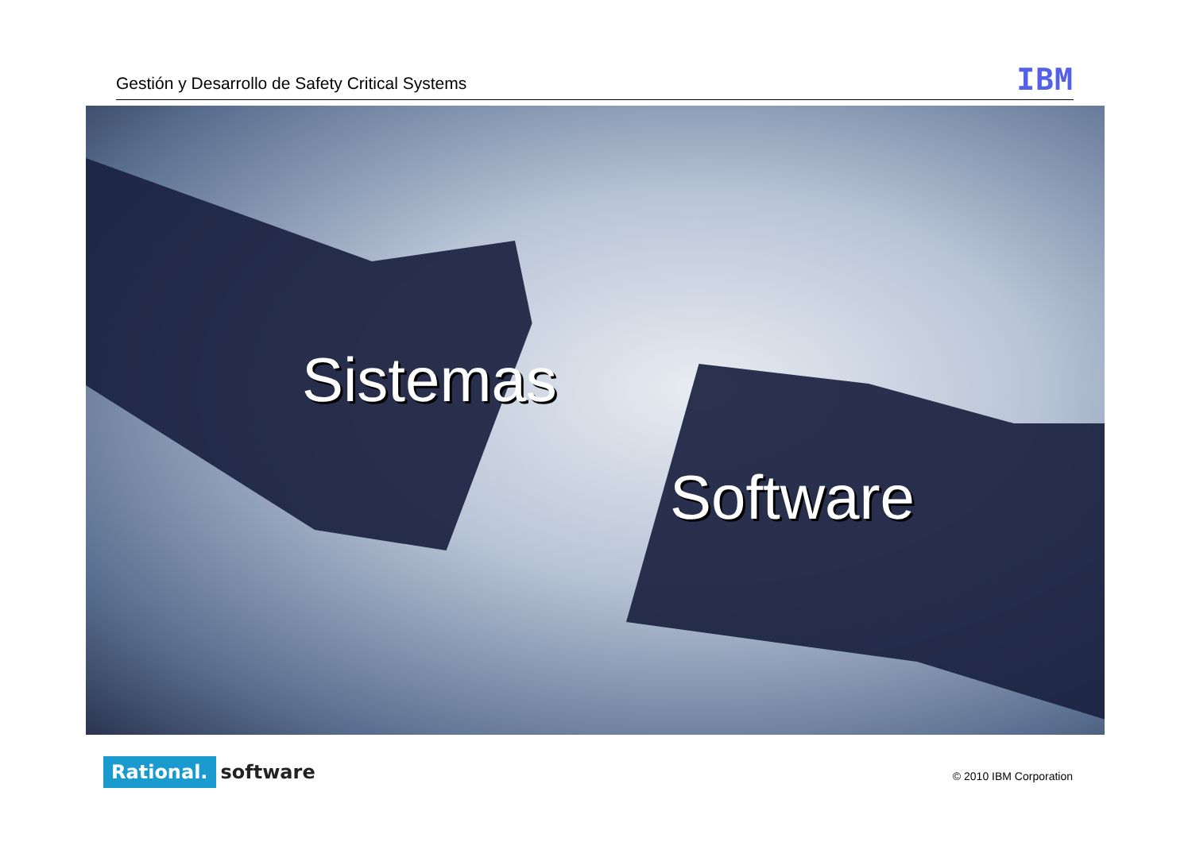Gestión y Desarrollo de Safety Critical Systems
IBM
Sistemas
Software
Rational. software
© 2010 IBM Corporation